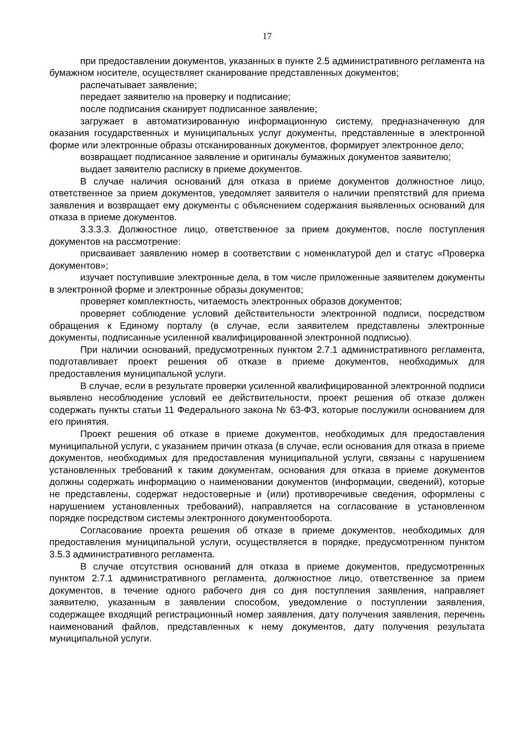17
при предоставлении документов, указанных в пункте 2.5 административного регламента на бумажном носителе, осуществляет сканирование представленных документов;
распечатывает заявление;
передает заявителю на проверку и подписание;
после подписания сканирует подписанное заявление;
загружает в автоматизированную информационную систему, предназначенную для оказания государственных и муниципальных услуг документы, представленные в электронной форме или электронные образы отсканированных документов, формирует электронное дело;
возвращает подписанное заявление и оригиналы бумажных документов заявителю;
выдает заявителю расписку в приеме документов.
В случае наличия оснований для отказа в приеме документов должностное лицо, ответственное за прием документов, уведомляет заявителя о наличии препятствий для приема заявления и возвращает ему документы с объяснением содержания выявленных оснований для отказа в приеме документов.
3.3.3.3. Должностное лицо, ответственное за прием документов, после поступления документов на рассмотрение:
присваивает заявлению номер в соответствии с номенклатурой дел и статус «Проверка документов»;
изучает поступившие электронные дела, в том числе приложенные заявителем документы в электронной форме и электронные образы документов;
проверяет комплектность, читаемость электронных образов документов;
проверяет соблюдение условий действительности электронной подписи, посредством обращения к Единому порталу (в случае, если заявителем представлены электронные документы, подписанные усиленной квалифицированной электронной подписью).
При наличии оснований, предусмотренных пунктом 2.7.1 административного регламента, подготавливает проект решения об отказе в приеме документов, необходимых для предоставления муниципальной услуги.
В случае, если в результате проверки усиленной квалифицированной электронной подписи выявлено несоблюдение условий ее действительности, проект решения об отказе должен содержать пункты статьи 11 Федерального закона № 63-ФЗ, которые послужили основанием для его принятия.
Проект решения об отказе в приеме документов, необходимых для предоставления муниципальной услуги, с указанием причин отказа (в случае, если основания для отказа в приеме документов, необходимых для предоставления муниципальной услуги, связаны с нарушением установленных требований к таким документам, основания для отказа в приеме документов должны содержать информацию о наименовании документов (информации, сведений), которые не представлены, содержат недостоверные и (или) противоречивые сведения, оформлены с нарушением установленных требований), направляется на согласование в установленном порядке посредством системы электронного документооборота.
Согласование проекта решения об отказе в приеме документов, необходимых для предоставления муниципальной услуги, осуществляется в порядке, предусмотренном пунктом 3.5.3 административного регламента.
В случае отсутствия оснований для отказа в приеме документов, предусмотренных пунктом 2.7.1 административного регламента, должностное лицо, ответственное за прием документов, в течение одного рабочего дня со дня поступления заявления, направляет заявителю, указанным в заявлении способом, уведомление о поступлении заявления, содержащее входящий регистрационный номер заявления, дату получения заявления, перечень наименований файлов, представленных к нему документов, дату получения результата муниципальной услуги.